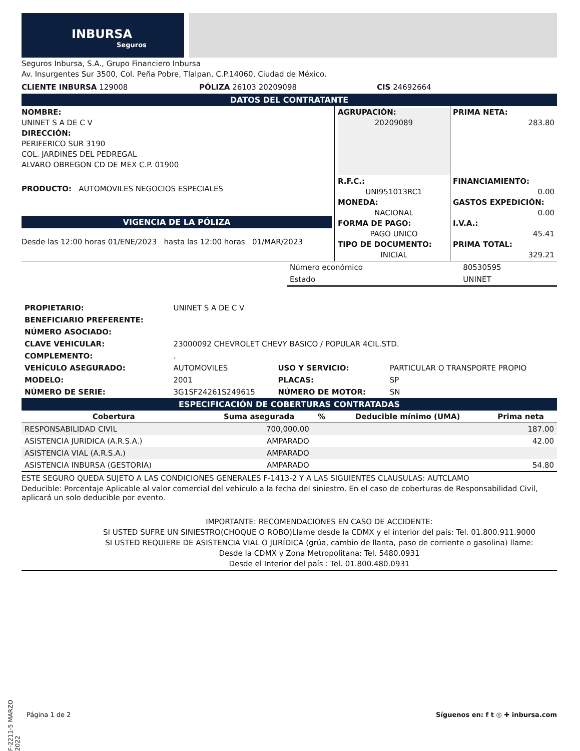INBURSA
Seguros
Seguros Inbursa, S.A., Grupo Financiero Inbursa
Av. Insurgentes Sur 3500, Col. Peña Pobre, Tlalpan, C.P.14060, Ciudad de México.
CLIENTE INBURSA 129008 PÓLIZA 26103 20209098 CIS 24692664
DATOS DEL CONTRATANTE
NOMBRE:
UNINET S A DE C V
DIRECCIÓN:
PERIFERICO SUR 3190
COL. JARDINES DEL PEDREGAL
ALVARO OBREGON CD DE MEX C.P. 01900
PRODUCTO: AUTOMOVILES NEGOCIOS ESPECIALES
VIGENCIA DE LA PÓLIZA
Desde las 12:00 horas 01/ENE/2023 hasta las 12:00 horas 01/MAR/2023
AGRUPACIÓN:
20209089
R.F.C.:
UNI951013RC1
MONEDA:
NACIONAL
FORMA DE PAGO:
PAGO UNICO
TIPO DE DOCUMENTO:
INICIAL
PRIMA NETA:
283.80
FINANCIAMIENTO:
0.00
GASTOS EXPEDICIÓN:
0.00
I.V.A.:
45.41
PRIMA TOTAL:
329.21
| Número económico | 80530595 |
| Estado | UNINET |
| PROPIETARIO: | UNINET S A DE C V | | |
| BENEFICIARIO PREFERENTE: | | | |
| NÚMERO ASOCIADO: | | | |
| CLAVE VEHICULAR: | 23000092 CHEVROLET CHEVY BASICO / POPULAR 4CIL.STD. | | |
| COMPLEMENTO: | . | | |
| VEHÍCULO ASEGURADO: | AUTOMOVILES | USO Y SERVICIO: | PARTICULAR O TRANSPORTE PROPIO |
| MODELO: | 2001 | PLACAS: | SP |
| NÚMERO DE SERIE: | 3G1SF24261S249615 | NÚMERO DE MOTOR: | SN |
ESPECIFICACIÓN DE COBERTURAS CONTRATADAS
| Cobertura | Suma asegurada | % | Deducible mínimo (UMA) | Prima neta |
| --- | --- | --- | --- | --- |
| RESPONSABILIDAD CIVIL | 700,000.00 | | | 187.00 |
| ASISTENCIA JURIDICA (A.R.S.A.) | AMPARADO | | | 42.00 |
| ASISTENCIA VIAL (A.R.S.A.) | AMPARADO | | | |
| ASISTENCIA INBURSA (GESTORIA) | AMPARADO | | | 54.80 |
ESTE SEGURO QUEDA SUJETO A LAS CONDICIONES GENERALES F-1413-2 Y A LAS SIGUIENTES CLAUSULAS: AUTCLAMO
Deducible: Porcentaje Aplicable al valor comercial del vehiculo a la fecha del siniestro. En el caso de coberturas de Responsabilidad Civil, aplicará un solo deducible por evento.
IMPORTANTE: RECOMENDACIONES EN CASO DE ACCIDENTE:
SI USTED SUFRE UN SINIESTRO(CHOQUE O ROBO)Llame desde la CDMX y el interior del país: Tel. 01.800.911.9000
SI USTED REQUIERE DE ASISTENCIA VIAL O JURÍDICA (grúa, cambio de llanta, paso de corriente o gasolina) llame:
Desde la CDMX y Zona Metropolitana: Tel. 5480.0931
Desde el Interior del país : Tel. 01.800.480.0931
F-2211-5 MARZO 2022
Página 1 de 2 Síguenos en: f t ◎ ✚ inbursa.com